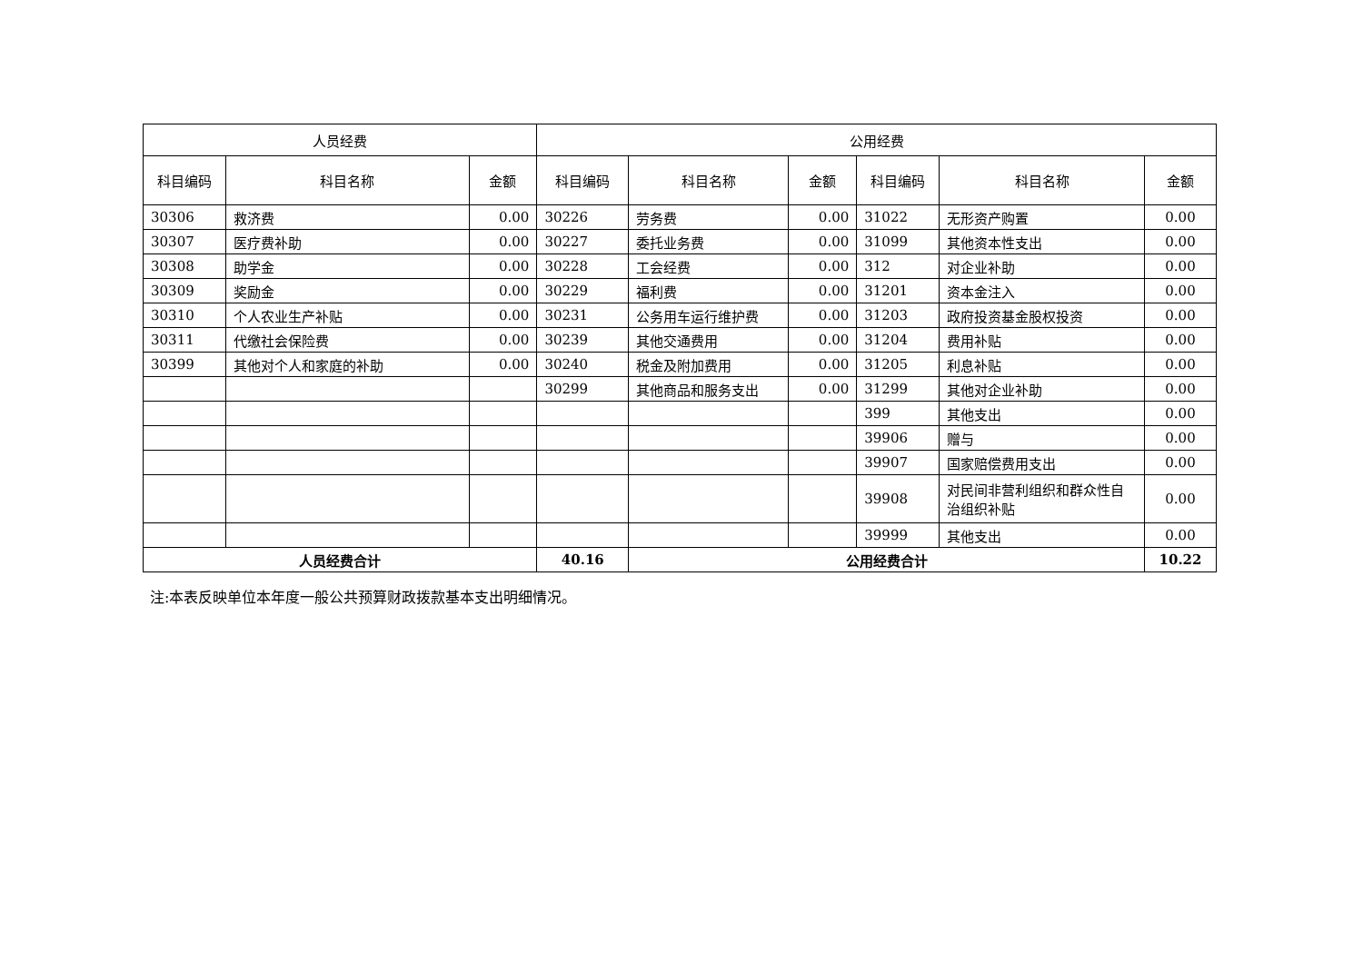| 人员经费 | | | 公用经费 | | | | | |
| --- | --- | --- | --- | --- | --- | --- | --- | --- |
| 科目编码 | 科目名称 | 金额 | 科目编码 | 科目名称 | 金额 | 科目编码 | 科目名称 | 金额 |
| 30306 | 救济费 | 0.00 | 30226 | 劳务费 | 0.00 | 31022 | 无形资产购置 | 0.00 |
| 30307 | 医疗费补助 | 0.00 | 30227 | 委托业务费 | 0.00 | 31099 | 其他资本性支出 | 0.00 |
| 30308 | 助学金 | 0.00 | 30228 | 工会经费 | 0.00 | 312 | 对企业补助 | 0.00 |
| 30309 | 奖励金 | 0.00 | 30229 | 福利费 | 0.00 | 31201 | 资本金注入 | 0.00 |
| 30310 | 个人农业生产补贴 | 0.00 | 30231 | 公务用车运行维护费 | 0.00 | 31203 | 政府投资基金股权投资 | 0.00 |
| 30311 | 代缴社会保险费 | 0.00 | 30239 | 其他交通费用 | 0.00 | 31204 | 费用补贴 | 0.00 |
| 30399 | 其他对个人和家庭的补助 | 0.00 | 30240 | 税金及附加费用 | 0.00 | 31205 | 利息补贴 | 0.00 |
| | | | 30299 | 其他商品和服务支出 | 0.00 | 31299 | 其他对企业补助 | 0.00 |
| | | | | | | 399 | 其他支出 | 0.00 |
| | | | | | | 39906 | 赠与 | 0.00 |
| | | | | | | 39907 | 国家赔偿费用支出 | 0.00 |
| | | | | | | 39908 | 对民间非营利组织和群众性自治组织补贴 | 0.00 |
| | | | | | | 39999 | 其他支出 | 0.00 |
| 人员经费合计 | | | 40.16 | 公用经费合计 | | | | 10.22 |
注:本表反映单位本年度一般公共预算财政拨款基本支出明细情况。